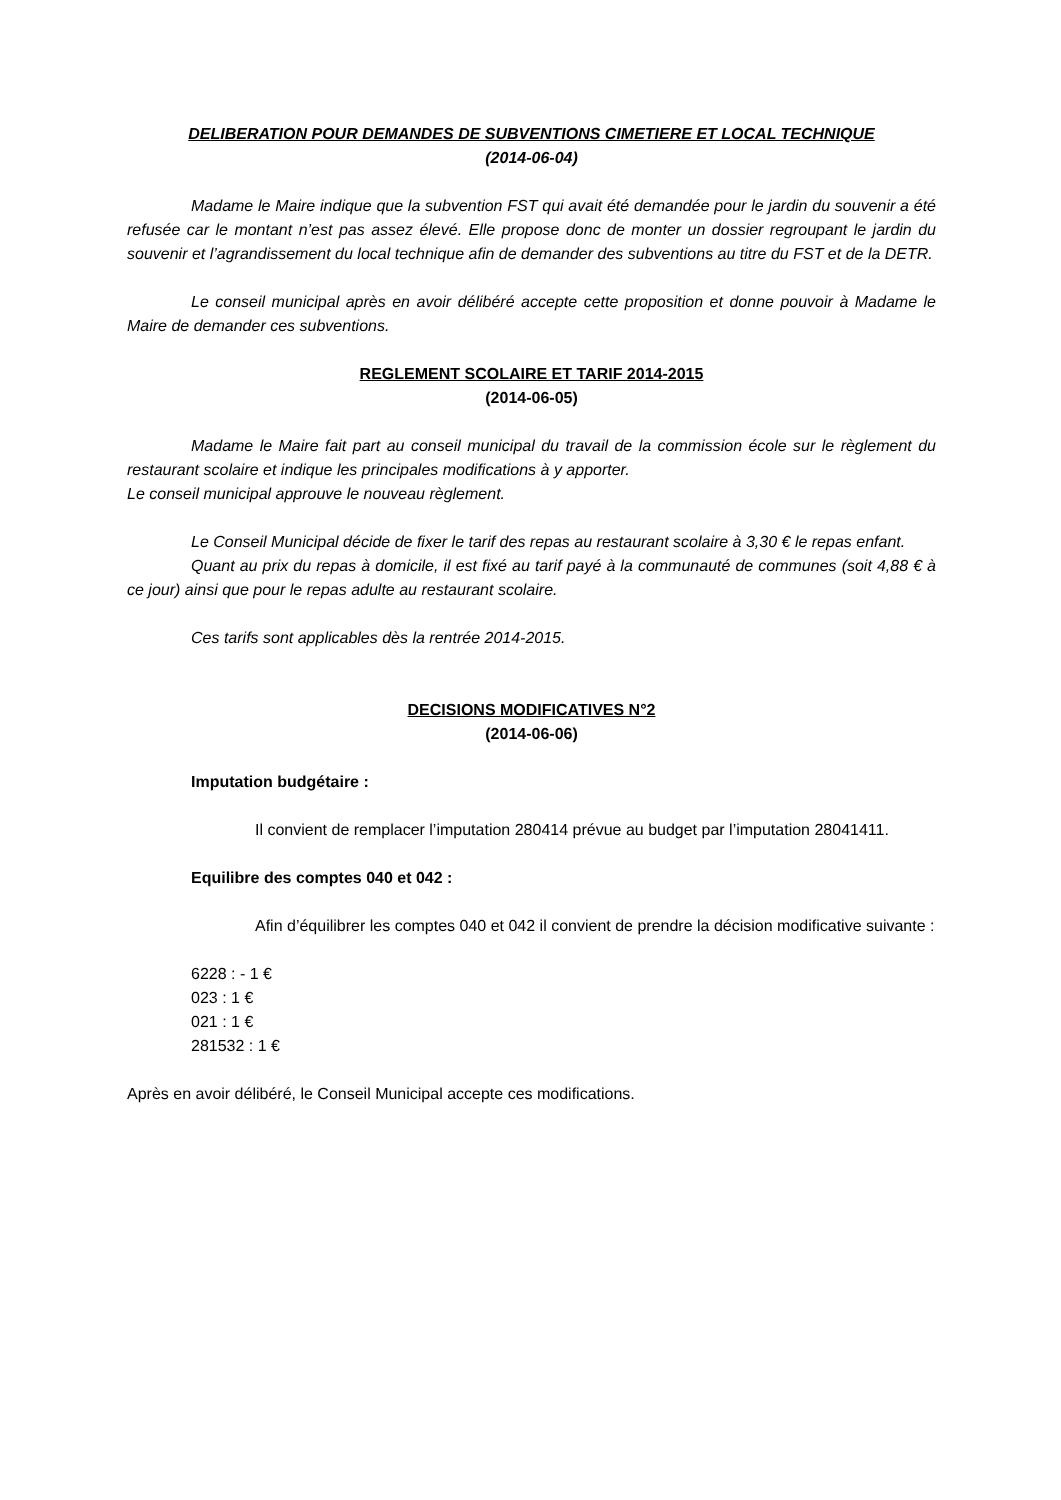DELIBERATION POUR DEMANDES DE SUBVENTIONS CIMETIERE ET LOCAL TECHNIQUE
(2014-06-04)
Madame le Maire indique que la subvention FST qui avait été demandée pour le jardin du souvenir a été refusée car le montant n’est pas assez élevé. Elle propose donc de monter un dossier regroupant le jardin du souvenir et l’agrandissement du local technique afin de demander des subventions au titre du FST et de la DETR.
Le conseil municipal après en avoir délibéré accepte cette proposition et donne pouvoir à Madame le Maire de demander ces subventions.
REGLEMENT SCOLAIRE ET TARIF 2014-2015
(2014-06-05)
Madame le Maire fait part au conseil municipal du travail de la commission école sur le règlement du restaurant scolaire et indique les principales modifications à y apporter.
Le conseil municipal approuve le nouveau règlement.
Le Conseil Municipal décide de fixer le tarif des repas au restaurant scolaire à 3,30 € le repas enfant.
Quant au prix du repas à domicile, il est fixé au tarif payé à la communauté de communes (soit 4,88 € à ce jour) ainsi que pour le repas adulte au restaurant scolaire.
Ces tarifs sont applicables dès la rentrée 2014-2015.
DECISIONS MODIFICATIVES N°2
(2014-06-06)
Imputation budgétaire :
Il convient de remplacer l’imputation 280414 prévue au budget par l’imputation 28041411.
Equilibre des comptes 040 et 042 :
Afin d’équilibrer les comptes 040 et 042 il convient de prendre la décision modificative suivante :
6228 : - 1 €
023 : 1 €
021 : 1 €
281532 : 1 €
Après en avoir délibéré, le Conseil Municipal accepte ces modifications.